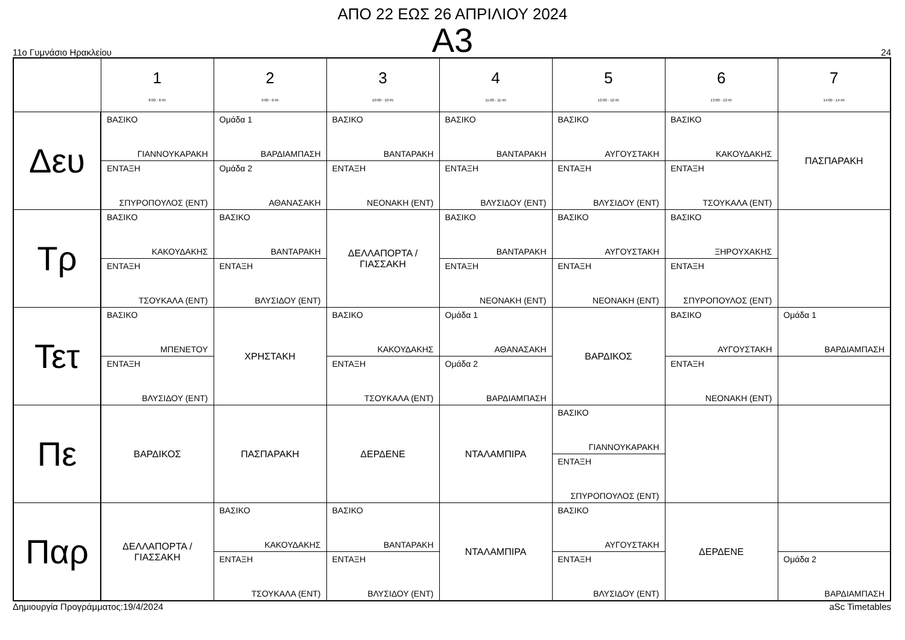ΑΠΟ 22 ΕΩΣ 26 ΑΠΡΙΛΙΟΥ 2024
Α3
11ο Γυμνάσιο Ηρακλείου 24
| | 1 8:00 - 8:45 | 2 9:00 - 9:45 | 3 10:00 - 10:45 | 4 11:00 - 11:45 | 5 12:00 - 12:45 | 6 13:00 - 13:45 | 7 14:00 - 14:45 |
| --- | --- | --- | --- | --- | --- | --- | --- |
| Δευ | ΒΑΣΙΚΟ ΓΙΑΝΝΟΥΚΑΡΑΚΗ ΕΝΤΑΞΗ ΣΠΥΡΟΠΟΥΛΟΣ (ΕΝΤ) | Ομάδα 1 ΒΑΡΔΙΑΜΠΑΣΗ Ομάδα 2 ΑΘΑΝΑΣΑΚΗ | ΒΑΣΙΚΟ ΒΑΝΤΑΡΑΚΗ ΕΝΤΑΞΗ ΝΕΟΝΑΚΗ (ΕΝΤ) | ΒΑΣΙΚΟ ΒΑΝΤΑΡΑΚΗ ΕΝΤΑΞΗ ΒΛΥΣΙΔΟΥ (ΕΝΤ) | ΒΑΣΙΚΟ ΑΥΓΟΥΣΤΑΚΗ ΕΝΤΑΞΗ ΒΛΥΣΙΔΟΥ (ΕΝΤ) | ΒΑΣΙΚΟ ΚΑΚΟΥΔΑΚΗΣ ΕΝΤΑΞΗ ΤΣΟΥΚΑΛΑ (ΕΝΤ) | ΠΑΣΠΑΡΑΚΗ |
| Τρ | ΒΑΣΙΚΟ ΚΑΚΟΥΔΑΚΗΣ ΕΝΤΑΞΗ ΤΣΟΥΚΑΛΑ (ΕΝΤ) | ΒΑΣΙΚΟ ΒΑΝΤΑΡΑΚΗ ΕΝΤΑΞΗ ΒΛΥΣΙΔΟΥ (ΕΝΤ) | ΔΕΛΛΑΠΟΡΤΑ / ΓΙΑΣΣΑΚΗ | ΒΑΣΙΚΟ ΒΑΝΤΑΡΑΚΗ ΕΝΤΑΞΗ ΝΕΟΝΑΚΗ (ΕΝΤ) | ΒΑΣΙΚΟ ΑΥΓΟΥΣΤΑΚΗ ΕΝΤΑΞΗ ΝΕΟΝΑΚΗ (ΕΝΤ) | ΒΑΣΙΚΟ ΞΗΡΟΥΧΑΚΗΣ ΕΝΤΑΞΗ ΣΠΥΡΟΠΟΥΛΟΣ (ΕΝΤ) | |
| Τετ | ΒΑΣΙΚΟ ΜΠΕΝΕΤΟΥ ΕΝΤΑΞΗ ΒΛΥΣΙΔΟΥ (ΕΝΤ) | ΧΡΗΣΤΑΚΗ | ΒΑΣΙΚΟ ΚΑΚΟΥΔΑΚΗΣ ΕΝΤΑΞΗ ΤΣΟΥΚΑΛΑ (ΕΝΤ) | Ομάδα 1 ΑΘΑΝΑΣΑΚΗ Ομάδα 2 ΒΑΡΔΙΑΜΠΑΣΗ | ΒΑΡΔΙΚΟΣ | ΒΑΣΙΚΟ ΑΥΓΟΥΣΤΑΚΗ ΕΝΤΑΞΗ ΝΕΟΝΑΚΗ (ΕΝΤ) | Ομάδα 1 ΒΑΡΔΙΑΜΠΑΣΗ |
| Πε | ΒΑΡΔΙΚΟΣ | ΠΑΣΠΑΡΑΚΗ | ΔΕΡΔΕΝΕ | ΝΤΑΛΑΜΠΙΡΑ | ΒΑΣΙΚΟ ΓΙΑΝΝΟΥΚΑΡΑΚΗ ΕΝΤΑΞΗ ΣΠΥΡΟΠΟΥΛΟΣ (ΕΝΤ) | | |
| Παρ | ΔΕΛΛΑΠΟΡΤΑ / ΓΙΑΣΣΑΚΗ | ΒΑΣΙΚΟ ΚΑΚΟΥΔΑΚΗΣ ΕΝΤΑΞΗ ΤΣΟΥΚΑΛΑ (ΕΝΤ) | ΒΑΣΙΚΟ ΒΑΝΤΑΡΑΚΗ ΕΝΤΑΞΗ ΒΛΥΣΙΔΟΥ (ΕΝΤ) | ΝΤΑΛΑΜΠΙΡΑ | ΒΑΣΙΚΟ ΑΥΓΟΥΣΤΑΚΗ ΕΝΤΑΞΗ ΒΛΥΣΙΔΟΥ (ΕΝΤ) | ΔΕΡΔΕΝΕ | Ομάδα 2 ΒΑΡΔΙΑΜΠΑΣΗ |
Δημιουργία Προγράμματος:19/4/2024 aSc Timetables